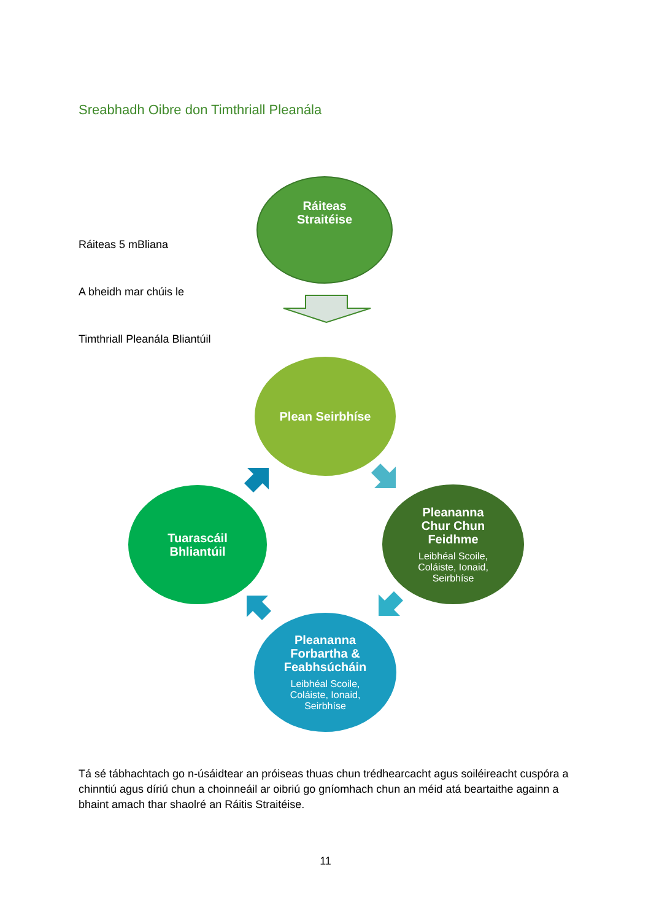Sreabhadh Oibre don Timthriall Pleanála
Ráiteas 5 mBliana
A bheidh mar chúis le
Timthriall Pleanála Bliantúil
Ráiteas
Straitéise
Plean Seirbhíse
Pleananna
Chur Chun
Feidhme
Leibhéal Scoile,
Coláiste, Ionaid,
Seirbhíse
Pleananna
Forbartha &
Feabhsúcháin
Leibhéal Scoile,
Coláiste, Ionaid,
Seirbhíse
Tuarascáil
Bhliantúil
Tá sé tábhachtach go n-úsáidtear an próiseas thuas chun trédhearcacht agus soiléireacht cuspóra a chinntiú agus díriú chun a choinneáil ar oibriú go gníomhach chun an méid atá beartaithe againn a bhaint amach thar shaolré an Ráitis Straitéise.
11